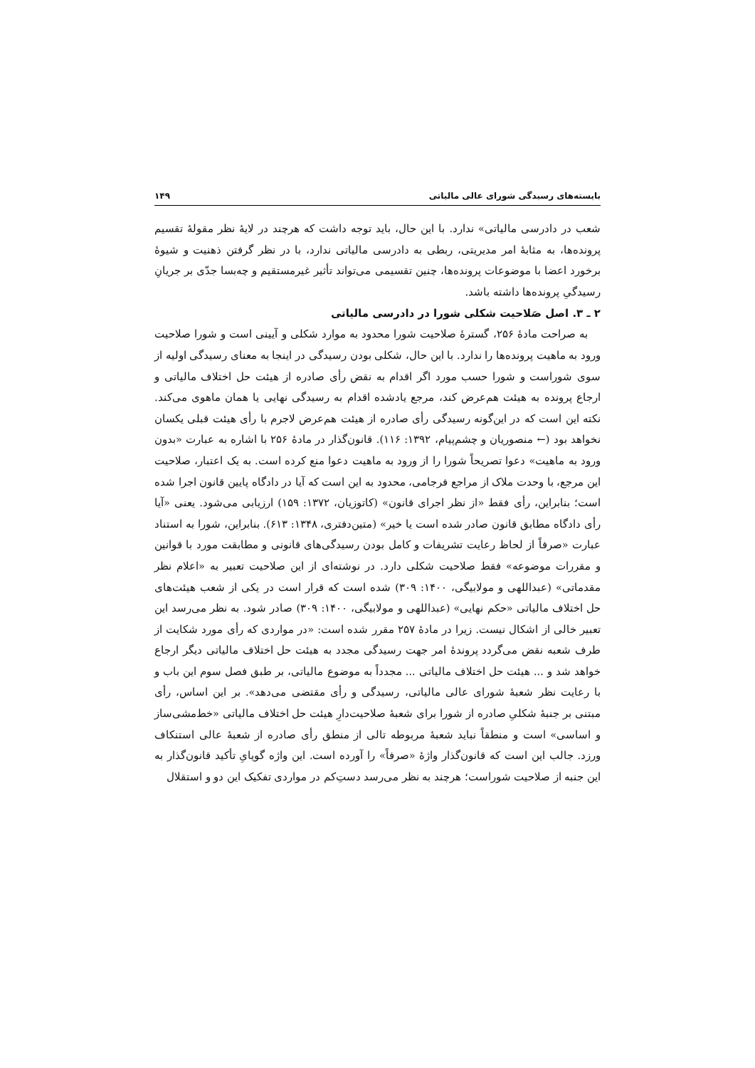بایسته‌های رسیدگی شورای عالی مالیاتی ۱۴۹
شعب در دادرسی مالیاتی» ندارد. با این حال، باید توجه داشت که هرچند در لایهٔ نظر مقولهٔ تقسیم پرونده‌ها، به مثابهٔ امر مدیریتی، ربطی به دادرسی مالیاتی ندارد، با در نظر گرفتن ذهنیت و شیوهٔ برخورد اعضا با موضوعات پرونده‌ها، چنین تقسیمی می‌تواند تأثیر غیرمستقیم و چه‌بسا جدّی بر جریانِ رسیدگیِ پرونده‌ها داشته باشد.
۲ ـ ۳. اصل صَلاحیت شکلی شورا در دادرسی مالیاتی
به صراحت مادهٔ ۲۵۶، گسترهٔ صلاحیت شورا محدود به موارد شکلی و آیینی است و شورا صلاحیت ورود به ماهیت پرونده‌ها را ندارد. با این حال، شکلی بودن رسیدگی در اینجا به معنای رسیدگی اولیه از سوی شوراست و شورا حسب مورد اگر اقدام به نقض رأی صادره از هیئت حل اختلاف مالیاتی و ارجاع پرونده به هیئت هم‌عرض کند، مرجع یادشده اقدام به رسیدگی نهایی یا همان ماهوی می‌کند. نکته این است که در این‌گونه رسیدگی رأی صادره از هیئت هم‌عرض لاجرم با رأی هیئت قبلی یکسان نخواهد بود (← منصوریان و چشم‌پیام، ۱۳۹۲: ۱۱۶). قانون‌گذار در مادهٔ ۲۵۶ با اشاره به عبارت «بدون ورود به ماهیت» دعوا تصریحاً شورا را از ورود به ماهیت دعوا منع کرده است. به یک اعتبار، صلاحیت این مرجع، با وحدت ملاک از مراجع فرجامی، محدود به این است که آیا در دادگاه پایین قانون اجرا شده است؛ بنابراین، رأی فقط «از نظر اجرای قانون» (کاتوزیان، ۱۳۷۲: ۱۵۹) ارزیابی می‌شود. یعنی «آیا رأی دادگاه مطابق قانون صادر شده است یا خیر» (متین‌دفتری، ۱۳۴۸: ۶۱۳). بنابراین، شورا به استناد عبارت «صرفاً از لحاظ رعایت تشریفات و کامل بودن رسیدگی‌های قانونی و مطابقت مورد با قوانین و مقررات موضوعه» فقط صلاحیت شکلی دارد. در نوشته‌ای از این صلاحیت تعبیر به «اعلام نظر مقدماتی» (عبداللهی و مولابیگی، ۱۴۰۰: ۳۰۹) شده است که قرار است در یکی از شعب هیئت‌های حل اختلاف مالیاتی «حکم نهایی» (عبداللهی و مولابیگی، ۱۴۰۰: ۳۰۹) صادر شود. به نظر می‌رسد این تعبیر خالی از اشکال نیست. زیرا در مادهٔ ۲۵۷ مقرر شده است: «در مواردی که رأی مورد شکایت از طرف شعبه نقض می‌گردد پروندهٔ امر جهت رسیدگی مجدد به هیئت حل اختلاف مالیاتی دیگر ارجاع خواهد شد و ... هیئت حل اختلاف مالیاتی ... مجدداً به موضوع مالیاتی، بر طبق فصل سوم این باب و با رعایت نظر شعبهٔ شورای عالی مالیاتی، رسیدگی و رأی مقتضی می‌دهد». بر این اساس، رأی مبتنی بر جنبهٔ شکلیِ صادره از شورا برای شعبهٔ صلاحیت‌دارِ هیئت حل اختلاف مالیاتی «خط‌مشی‌ساز و اساسی» است و منطقاً نباید شعبهٔ مربوطه تالی از منطق رأی صادره از شعبهٔ عالی استنکاف ورزد. جالب این است که قانون‌گذار واژهٔ «صرفاً» را آورده است. این واژه گویایِ تأکید قانون‌گذار به این جنبه از صلاحیت شوراست؛ هرچند به نظر می‌رسد دست‌ِکم در مواردی تفکیک این دو و استقلال